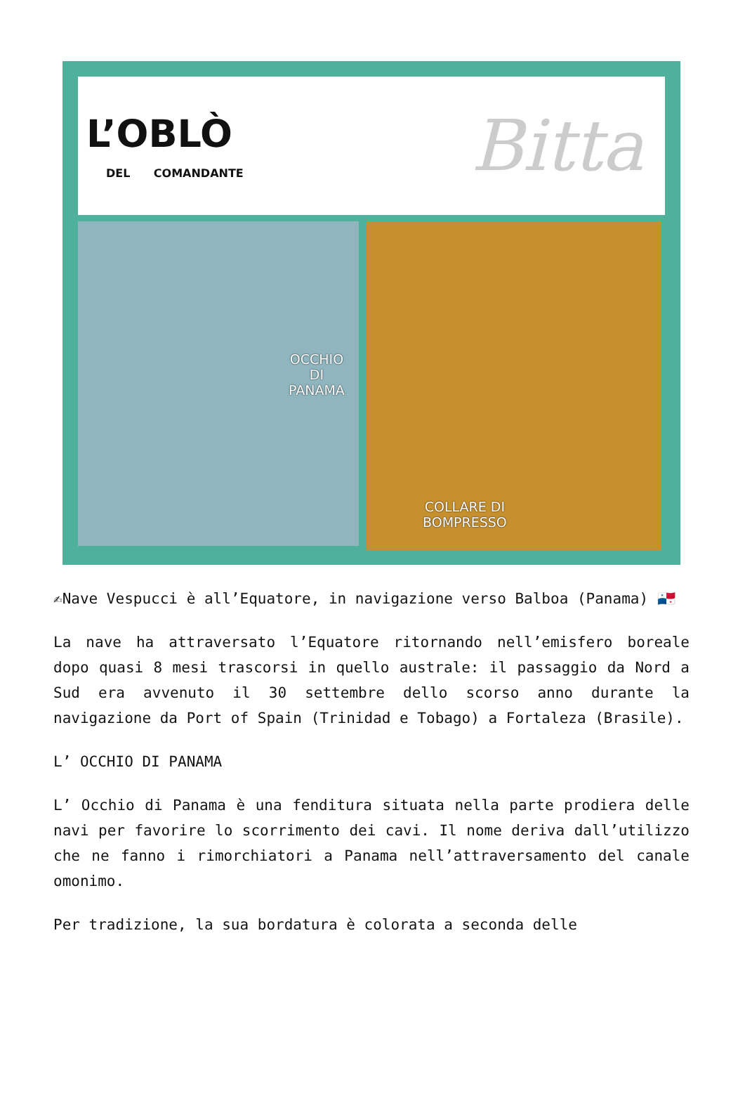L’OBLÒ
DEL COMANDANTE Bitta
OCCHIO
DI
PANAMA
COLLARE DI
BOMPRESSO
✍Nave Vespucci è all’Equatore, in navigazione verso Balboa (Panama) 🇵🇦
La nave ha attraversato l’Equatore ritornando nell’emisfero boreale dopo quasi 8 mesi trascorsi in quello australe: il passaggio da Nord a Sud era avvenuto il 30 settembre dello scorso anno durante la navigazione da Port of Spain (Trinidad e Tobago) a Fortaleza (Brasile).
L’ OCCHIO DI PANAMA
L’ Occhio di Panama è una fenditura situata nella parte prodiera delle navi per favorire lo scorrimento dei cavi. Il nome deriva dall’utilizzo che ne fanno i rimorchiatori a Panama nell’attraversamento del canale omonimo.
Per tradizione, la sua bordatura è colorata a seconda delle